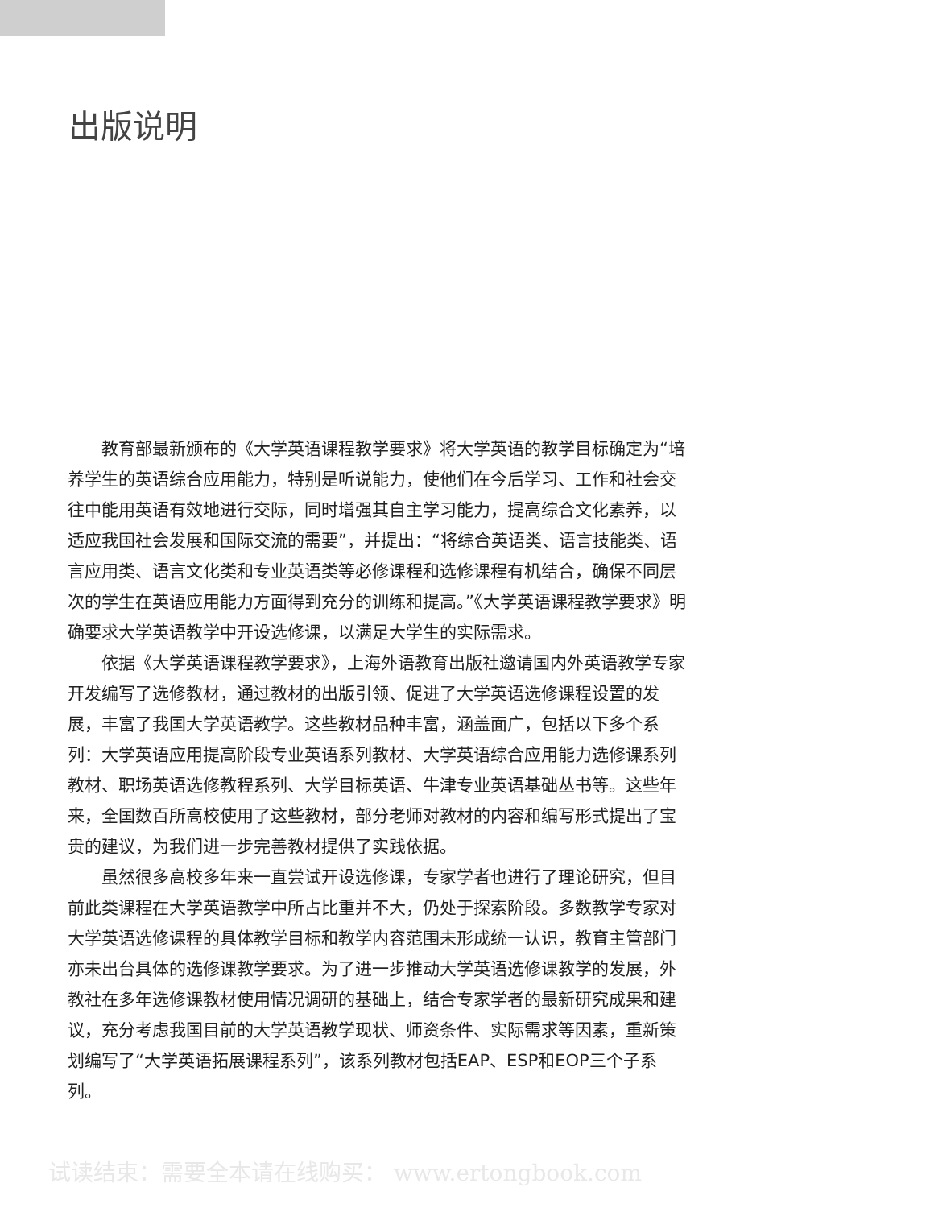出版说明
教育部最新颁布的《大学英语课程教学要求》将大学英语的教学目标确定为“培养学生的英语综合应用能力，特别是听说能力，使他们在今后学习、工作和社会交往中能用英语有效地进行交际，同时增强其自主学习能力，提高综合文化素养，以适应我国社会发展和国际交流的需要”，并提出：“将综合英语类、语言技能类、语言应用类、语言文化类和专业英语类等必修课程和选修课程有机结合，确保不同层次的学生在英语应用能力方面得到充分的训练和提高。”《大学英语课程教学要求》明确要求大学英语教学中开设选修课，以满足大学生的实际需求。
依据《大学英语课程教学要求》，上海外语教育出版社邀请国内外英语教学专家开发编写了选修教材，通过教材的出版引领、促进了大学英语选修课程设置的发展，丰富了我国大学英语教学。这些教材品种丰富，涵盖面广，包括以下多个系列：大学英语应用提高阶段专业英语系列教材、大学英语综合应用能力选修课系列教材、职场英语选修教程系列、大学目标英语、牛津专业英语基础丛书等。这些年来，全国数百所高校使用了这些教材，部分老师对教材的内容和编写形式提出了宝贵的建议，为我们进一步完善教材提供了实践依据。
虽然很多高校多年来一直尝试开设选修课，专家学者也进行了理论研究，但目前此类课程在大学英语教学中所占比重并不大，仍处于探索阶段。多数教学专家对大学英语选修课程的具体教学目标和教学内容范围未形成统一认识，教育主管部门亦未出台具体的选修课教学要求。为了进一步推动大学英语选修课教学的发展，外教社在多年选修课教材使用情况调研的基础上，结合专家学者的最新研究成果和建议，充分考虑我国目前的大学英语教学现状、师资条件、实际需求等因素，重新策划编写了“大学英语拓展课程系列”，该系列教材包括EAP、ESP和EOP三个子系列。
试读结束：需要全本请在线购买： www.ertongbook.com